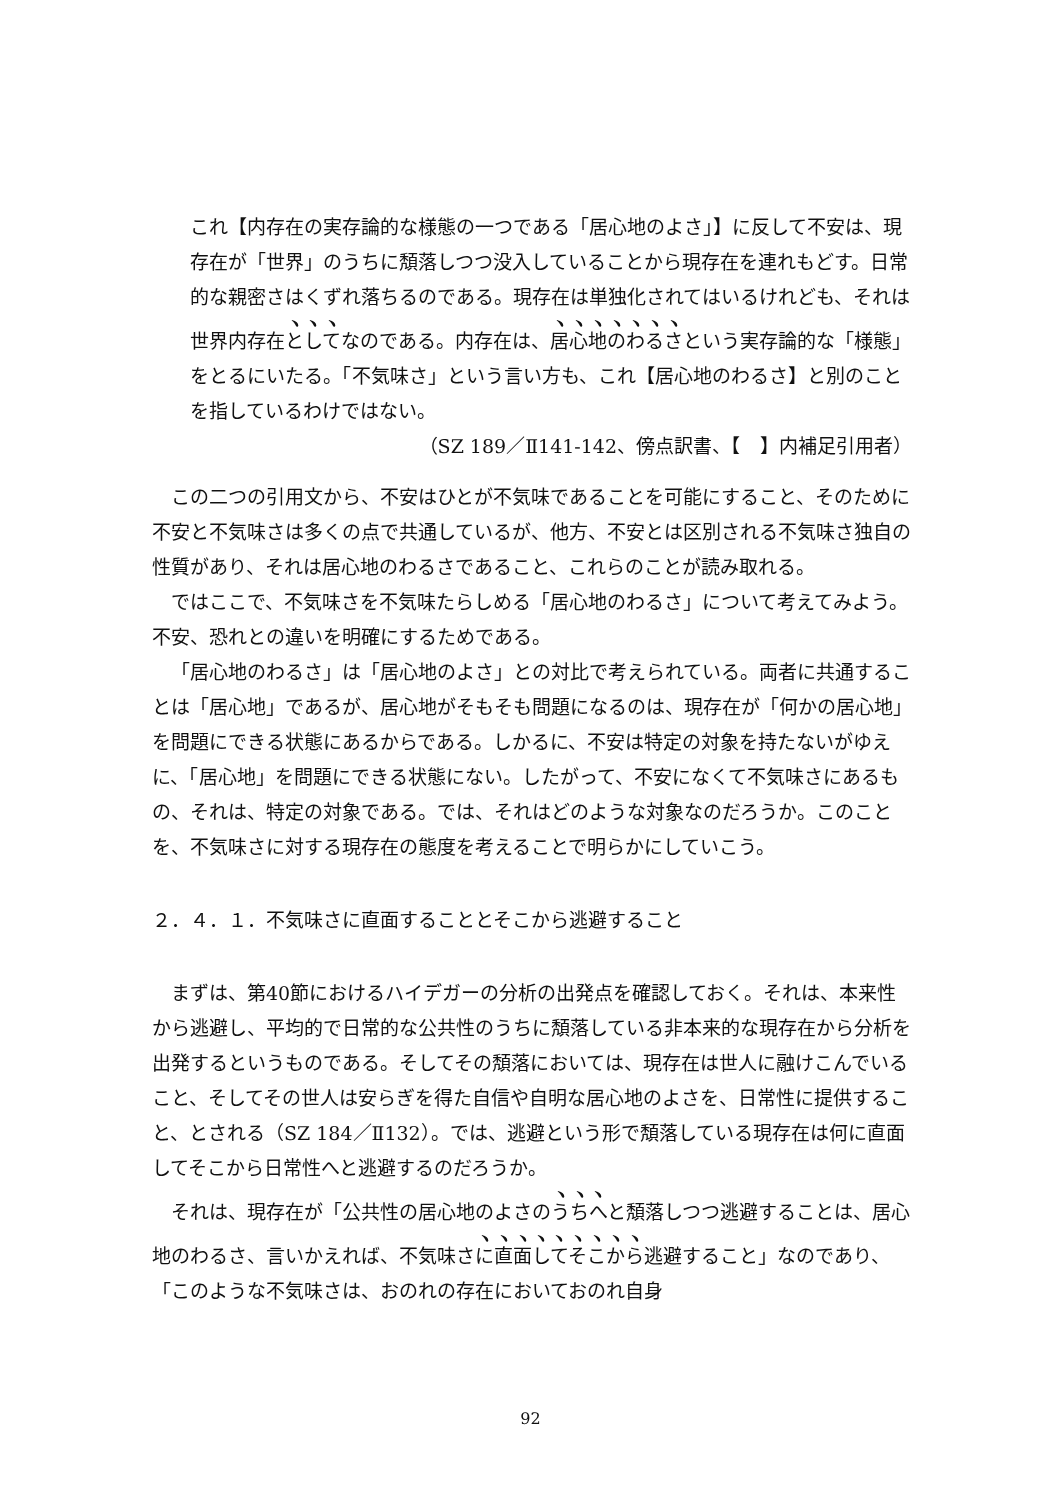これ【内存在の実存論的な様態の一つである「居心地のよさ」】に反して不安は、現存在が「世界」のうちに頽落しつつ没入していることから現存在を連れもどす。日常的な親密さはくずれ落ちるのである。現存在は単独化されてはいるけれども、それは世界内存在としてなのである。内存在は、居心地のわるさという実存論的な「様態」をとるにいたる。「不気味さ」という言い方も、これ【居心地のわるさ】と別のことを指しているわけではない。
（SZ 189／Ⅱ141-142、傍点訳書、【　】内補足引用者）
この二つの引用文から、不安はひとが不気味であることを可能にすること、そのために不安と不気味さは多くの点で共通しているが、他方、不安とは区別される不気味さ独自の性質があり、それは居心地のわるさであること、これらのことが読み取れる。
ではここで、不気味さを不気味たらしめる「居心地のわるさ」について考えてみよう。不安、恐れとの違いを明確にするためである。
「居心地のわるさ」は「居心地のよさ」との対比で考えられている。両者に共通することは「居心地」であるが、居心地がそもそも問題になるのは、現存在が「何かの居心地」を問題にできる状態にあるからである。しかるに、不安は特定の対象を持たないがゆえに、「居心地」を問題にできる状態にない。したがって、不安になくて不気味さにあるもの、それは、特定の対象である。では、それはどのような対象なのだろうか。このことを、不気味さに対する現存在の態度を考えることで明らかにしていこう。
２．４．１．不気味さに直面することとそこから逃避すること
まずは、第40節におけるハイデガーの分析の出発点を確認しておく。それは、本来性から逃避し、平均的で日常的な公共性のうちに頽落している非本来的な現存在から分析を出発するというものである。そしてその頽落においては、現存在は世人に融けこんでいること、そしてその世人は安らぎを得た自信や自明な居心地のよさを、日常性に提供すること、とされる（SZ 184／Ⅱ132）。では、逃避という形で頽落している現存在は何に直面してそこから日常性へと逃避するのだろうか。
それは、現存在が「公共性の居心地のよさのうちへと頽落しつつ逃避することは、居心地のわるさ、言いかえれば、不気味さに直面してそこから逃避すること」なのであり、「このような不気味さは、おのれの存在においておのれ自身
92